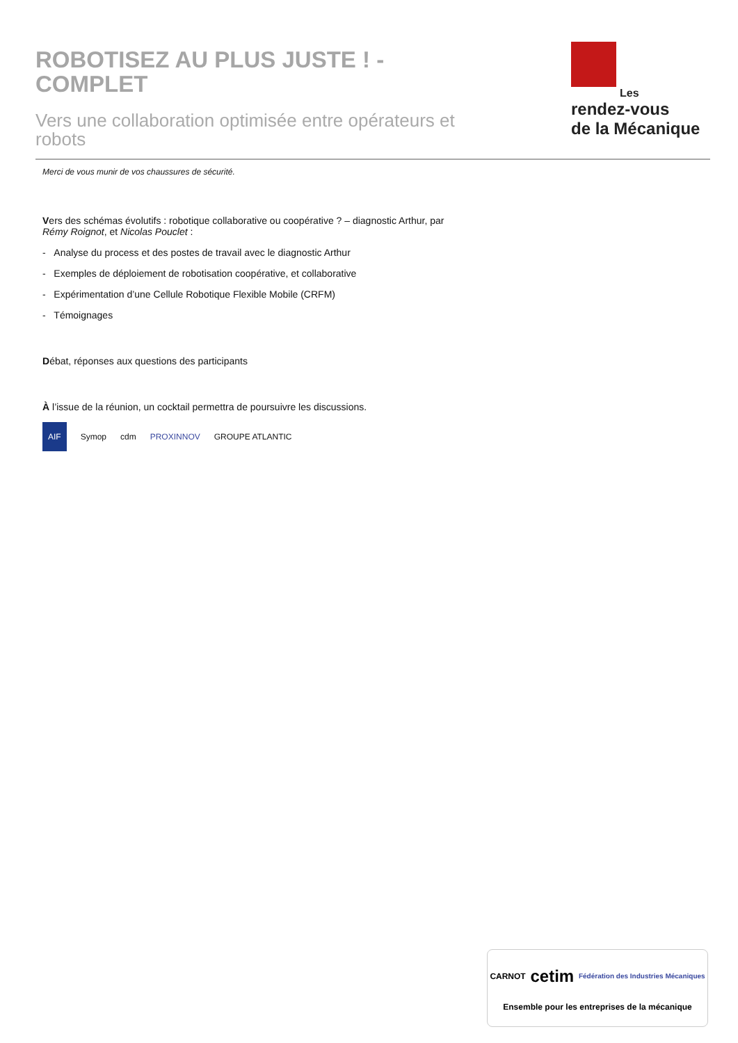ROBOTISEZ AU PLUS JUSTE ! - COMPLET
Vers une collaboration optimisée entre opérateurs et robots
Les
rendez-vous
de la Mécanique
Merci de vous munir de vos chaussures de sécurité.
Vers des schémas évolutifs : robotique collaborative ou coopérative ? – diagnostic Arthur, par
Rémy Roignot, et Nicolas Pouclet :
- Analyse du process et des postes de travail avec le diagnostic Arthur
- Exemples de déploiement de robotisation coopérative, et collaborative
- Expérimentation d’une Cellule Robotique Flexible Mobile (CRFM)
- Témoignages
Débat, réponses aux questions des participants
À l’issue de la réunion, un cocktail permettra de poursuivre les discussions.
AIF Symop cdm PROXINNOV GROUPE ATLANTIC
CARNOT cetim Fédération des Industries Mécaniques
Ensemble pour les entreprises de la mécanique